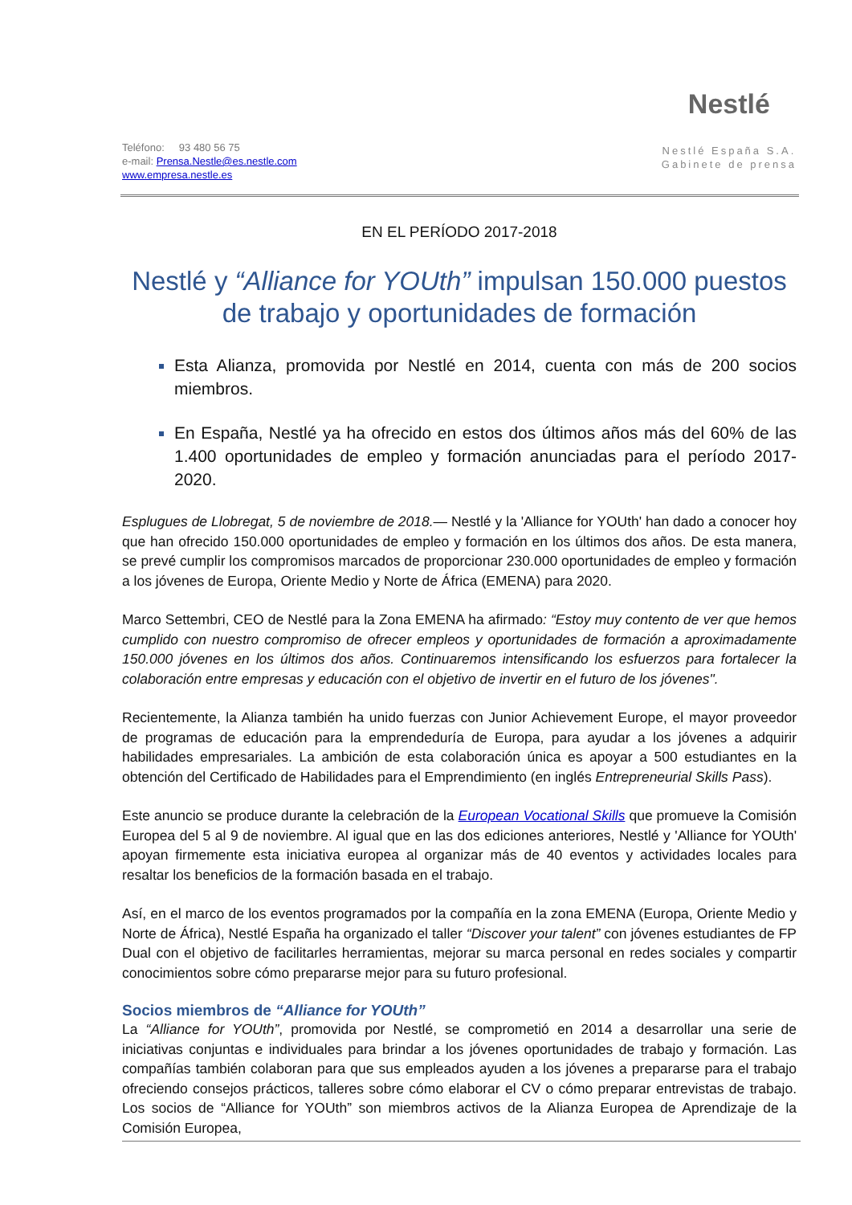Teléfono: 93 480 56 75
e-mail: Prensa.Nestle@es.nestle.com
www.empresa.nestle.es
Nestlé
Nestlé España S.A.
Gabinete de prensa
EN EL PERÍODO 2017-2018
Nestlé y “Alliance for YOUth” impulsan 150.000 puestos de trabajo y oportunidades de formación
Esta Alianza, promovida por Nestlé en 2014, cuenta con más de 200 socios miembros.
En España, Nestlé ya ha ofrecido en estos dos últimos años más del 60% de las 1.400 oportunidades de empleo y formación anunciadas para el período 2017-2020.
Esplugues de Llobregat, 5 de noviembre de 2018.— Nestlé y la 'Alliance for YOUth' han dado a conocer hoy que han ofrecido 150.000 oportunidades de empleo y formación en los últimos dos años. De esta manera, se prevé cumplir los compromisos marcados de proporcionar 230.000 oportunidades de empleo y formación a los jóvenes de Europa, Oriente Medio y Norte de África (EMENA) para 2020.
Marco Settembri, CEO de Nestlé para la Zona EMENA ha afirmado: “Estoy muy contento de ver que hemos cumplido con nuestro compromiso de ofrecer empleos y oportunidades de formación a aproximadamente 150.000 jóvenes en los últimos dos años. Continuaremos intensificando los esfuerzos para fortalecer la colaboración entre empresas y educación con el objetivo de invertir en el futuro de los jóvenes".
Recientemente, la Alianza también ha unido fuerzas con Junior Achievement Europe, el mayor proveedor de programas de educación para la emprendeduría de Europa, para ayudar a los jóvenes a adquirir habilidades empresariales. La ambición de esta colaboración única es apoyar a 500 estudiantes en la obtención del Certificado de Habilidades para el Emprendimiento (en inglés Entrepreneurial Skills Pass).
Este anuncio se produce durante la celebración de la European Vocational Skills que promueve la Comisión Europea del 5 al 9 de noviembre. Al igual que en las dos ediciones anteriores, Nestlé y 'Alliance for YOUth' apoyan firmemente esta iniciativa europea al organizar más de 40 eventos y actividades locales para resaltar los beneficios de la formación basada en el trabajo.
Así, en el marco de los eventos programados por la compañía en la zona EMENA (Europa, Oriente Medio y Norte de África), Nestlé España ha organizado el taller “Discover your talent” con jóvenes estudiantes de FP Dual con el objetivo de facilitarles herramientas, mejorar su marca personal en redes sociales y compartir conocimientos sobre cómo prepararse mejor para su futuro profesional.
Socios miembros de “Alliance for YOUth”
La “Alliance for YOUth”, promovida por Nestlé, se comprometió en 2014 a desarrollar una serie de iniciativas conjuntas e individuales para brindar a los jóvenes oportunidades de trabajo y formación. Las compañías también colaboran para que sus empleados ayuden a los jóvenes a prepararse para el trabajo ofreciendo consejos prácticos, talleres sobre cómo elaborar el CV o cómo preparar entrevistas de trabajo. Los socios de “Alliance for YOUth” son miembros activos de la Alianza Europea de Aprendizaje de la Comisión Europea,